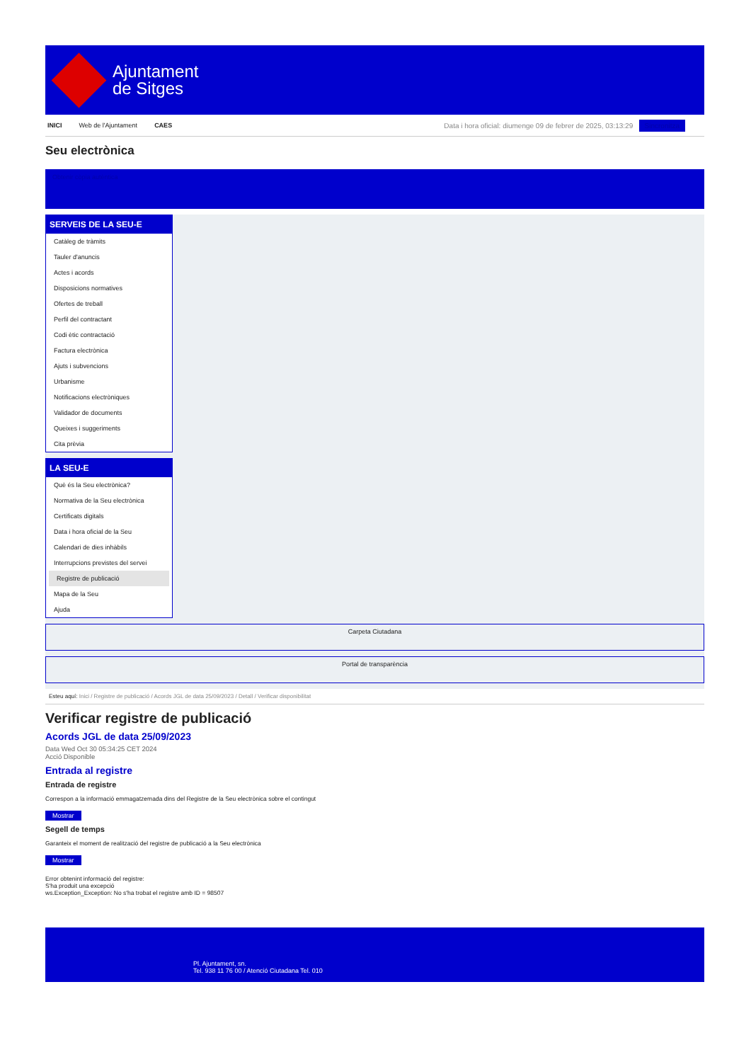Ajuntament
de Sitges
INICI Web de l'Ajuntament CAES
Data i hora oficial: diumenge 09 de febrer de 2025, 03:13:29 Sincronitza
Seu electrònica
Obtenir còpia autèntica
SERVEIS DE LA SEU-E
Catàleg de tràmits
Tauler d'anuncis
Actes i acords
Disposicions normatives
Ofertes de treball
Perfil del contractant
Codi ètic contractació
Factura electrònica
Ajuts i subvencions
Urbanisme
Notificacions electròniques
Validador de documents
Queixes i suggeriments
Cita prèvia
LA SEU-E
Què és la Seu electrònica?
Normativa de la Seu electrònica
Certificats digitals
Data i hora oficial de la Seu
Calendari de dies inhàbils
Interrupcions previstes del servei
Registre de publicació
Mapa de la Seu
Ajuda
Carpeta Ciutadana
Portal de transparència
Esteu aquí: Inici / Registre de publicació / Acords JGL de data 25/09/2023 / Detall / Verificar disponibilitat
Verificar registre de publicació
Acords JGL de data 25/09/2023
Data Wed Oct 30 05:34:25 CET 2024
Acció Disponible
Entrada al registre
Entrada de registre
Correspon a la informació emmagatzemada dins del Registre de la Seu electrònica sobre el contingut
Mostrar
Segell de temps
Garanteix el moment de realització del registre de publicació a la Seu electrònica
Mostrar
Error obtenint informació del registre:
S'ha produit una excepció
ws.Exception_Exception: No s'ha trobat el registre amb ID = 98507
Pl. Ajuntament, sn.
Tel. 938 11 76 00 / Atenció Ciutadana Tel. 010